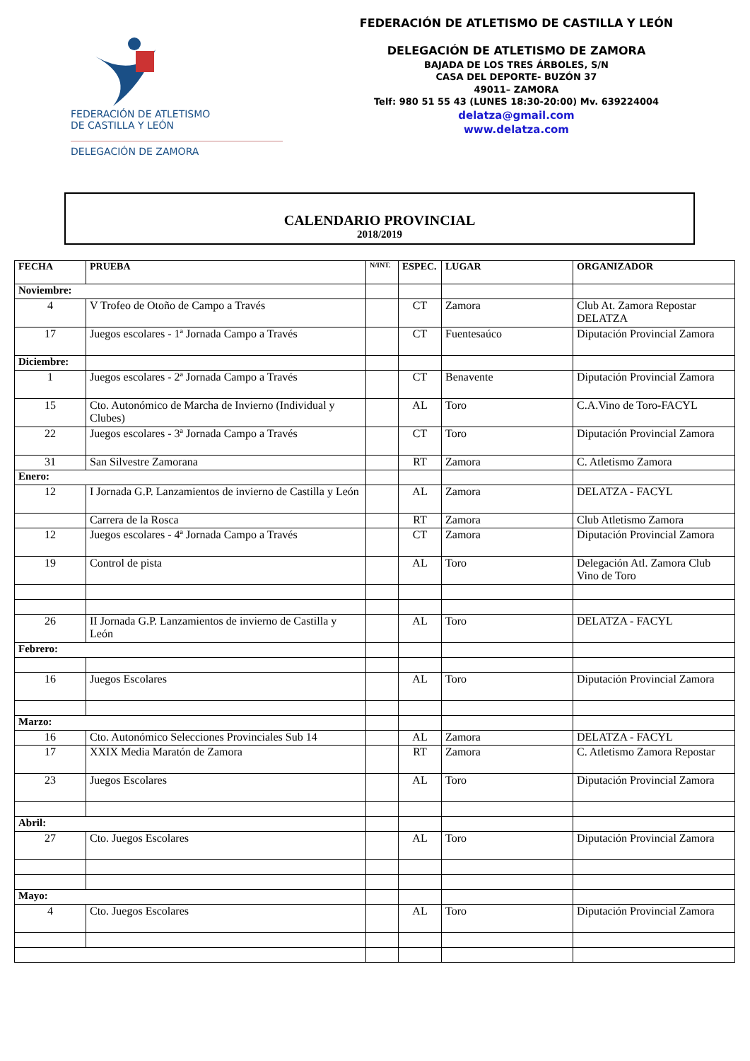FEDERACIÓN DE ATLETISMO
DE CASTILLA Y LEÓN
DELEGACIÓN DE ZAMORA
FEDERACIÓN DE ATLETISMO DE CASTILLA Y LEÓN
DELEGACIÓN DE ATLETISMO DE ZAMORA
BAJADA DE LOS TRES ÁRBOLES, S/N
CASA DEL DEPORTE- BUZÓN 37
49011– ZAMORA
Telf: 980 51 55 43 (LUNES 18:30-20:00) Mv. 639224004
delatza@gmail.com
www.delatza.com
CALENDARIO PROVINCIAL
2018/2019
| FECHA | PRUEBA | N/INT. | ESPEC. | LUGAR | ORGANIZADOR |
| --- | --- | --- | --- | --- | --- |
| Noviembre: | | | | | |
| 4 | V Trofeo de Otoño de Campo a Través | | CT | Zamora | Club At. Zamora Repostar DELATZA |
| 17 | Juegos escolares - 1ª Jornada Campo a Través | | CT | Fuentesaúco | Diputación Provincial Zamora |
| Diciembre: | | | | | |
| 1 | Juegos escolares - 2ª Jornada Campo a Través | | CT | Benavente | Diputación Provincial Zamora |
| 15 | Cto. Autonómico de Marcha de Invierno (Individual y Clubes) | | AL | Toro | C.A.Vino de Toro-FACYL |
| 22 | Juegos escolares - 3ª Jornada Campo a Través | | CT | Toro | Diputación Provincial Zamora |
| 31 | San Silvestre Zamorana | | RT | Zamora | C. Atletismo Zamora |
| Enero: | | | | | |
| 12 | I Jornada G.P. Lanzamientos de invierno de Castilla y León | | AL | Zamora | DELATZA - FACYL |
| | Carrera de la Rosca | | RT | Zamora | Club Atletismo Zamora |
| 12 | Juegos escolares - 4ª Jornada Campo a Través | | CT | Zamora | Diputación Provincial Zamora |
| 19 | Control de pista | | AL | Toro | Delegación Atl. Zamora Club Vino de Toro |
| 26 | II Jornada G.P. Lanzamientos de invierno de Castilla y León | | AL | Toro | DELATZA - FACYL |
| Febrero: | | | | | |
| 16 | Juegos Escolares | | AL | Toro | Diputación Provincial Zamora |
| Marzo: | | | | | |
| 16 | Cto. Autonómico Selecciones Provinciales Sub 14 | | AL | Zamora | DELATZA - FACYL |
| 17 | XXIX Media Maratón de Zamora | | RT | Zamora | C. Atletismo Zamora Repostar |
| 23 | Juegos Escolares | | AL | Toro | Diputación Provincial Zamora |
| Abril: | | | | | |
| 27 | Cto. Juegos Escolares | | AL | Toro | Diputación Provincial Zamora |
| Mayo: | | | | | |
| 4 | Cto. Juegos Escolares | | AL | Toro | Diputación Provincial Zamora |